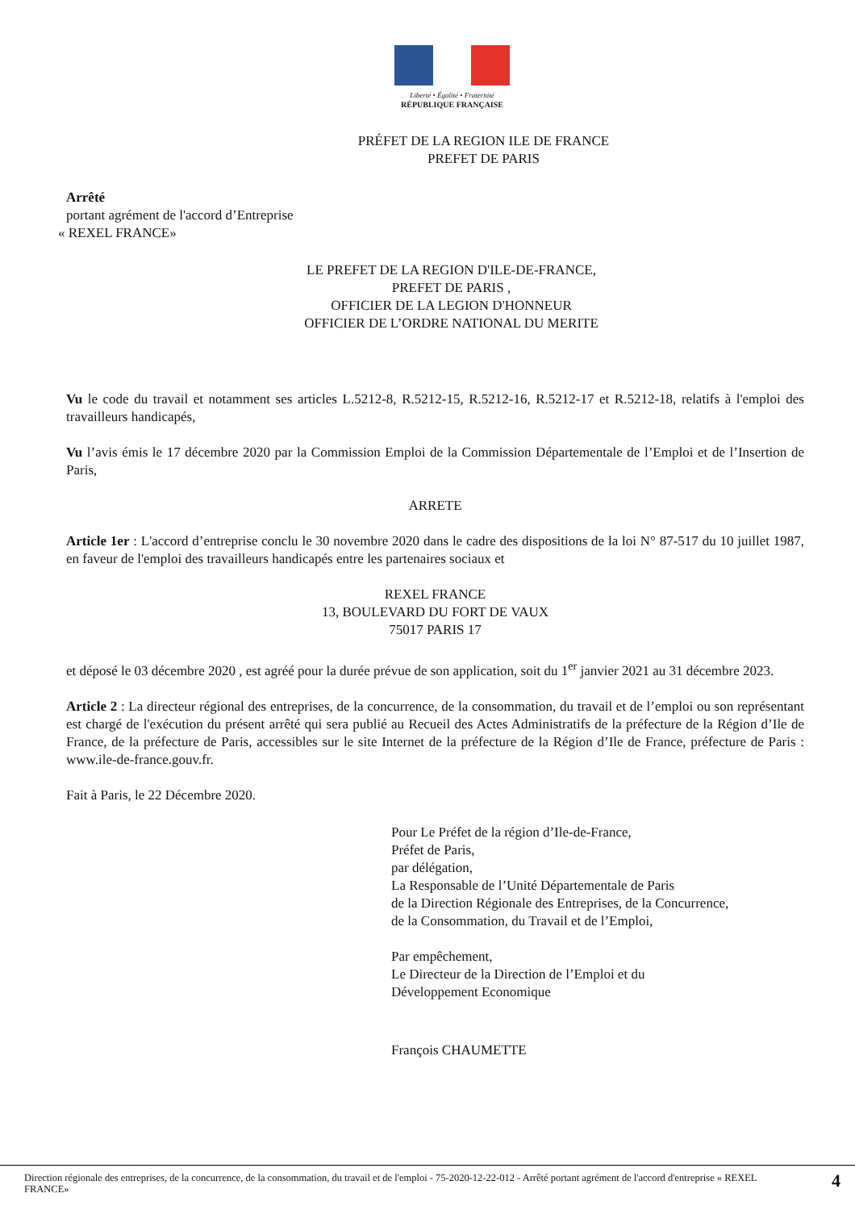Liberté • Égalité • Fraternité
RÉPUBLIQUE FRANÇAISE
PRÉFET DE LA REGION ILE DE FRANCE
PREFET DE PARIS
Arrêté
portant agrément de l'accord d’Entreprise
« REXEL FRANCE»
LE PREFET DE LA REGION D'ILE-DE-FRANCE,
PREFET DE PARIS ,
OFFICIER DE LA LEGION D'HONNEUR
OFFICIER DE L’ORDRE NATIONAL DU MERITE
Vu le code du travail et notamment ses articles L.5212-8, R.5212-15, R.5212-16, R.5212-17 et R.5212-18, relatifs à l'emploi des travailleurs handicapés,
Vu l’avis émis le 17 décembre 2020 par la Commission Emploi de la Commission Départementale de l’Emploi et de l’Insertion de Paris,
ARRETE
Article 1er : L'accord d’entreprise conclu le 30 novembre 2020 dans le cadre des dispositions de la loi N° 87-517 du 10 juillet 1987, en faveur de l'emploi des travailleurs handicapés entre les partenaires sociaux et
REXEL FRANCE
13, BOULEVARD DU FORT DE VAUX
75017 PARIS 17
et déposé le 03 décembre 2020 , est agréé pour la durée prévue de son application, soit du 1<sup>er</sup> janvier 2021 au 31 décembre 2023.
Article 2 : La directeur régional des entreprises, de la concurrence, de la consommation, du travail et de l’emploi ou son représentant est chargé de l'exécution du présent arrêté qui sera publié au Recueil des Actes Administratifs de la préfecture de la Région d’Ile de France, de la préfecture de Paris, accessibles sur le site Internet de la préfecture de la Région d’Ile de France, préfecture de Paris : www.ile-de-france.gouv.fr.
Fait à Paris, le 22 Décembre 2020.
Pour Le Préfet de la région d’Ile-de-France,
Préfet de Paris,
par délégation,
La Responsable de l’Unité Départementale de Paris
de la Direction Régionale des Entreprises, de la Concurrence,
de la Consommation, du Travail et de l’Emploi,
Par empêchement,
Le Directeur de la Direction de l’Emploi et du
Développement Economique
François CHAUMETTE
Direction régionale des entreprises, de la concurrence, de la consommation, du travail et de l'emploi - 75-2020-12-22-012 - Arrêté portant agrément de l'accord d'entreprise « REXEL FRANCE»
4